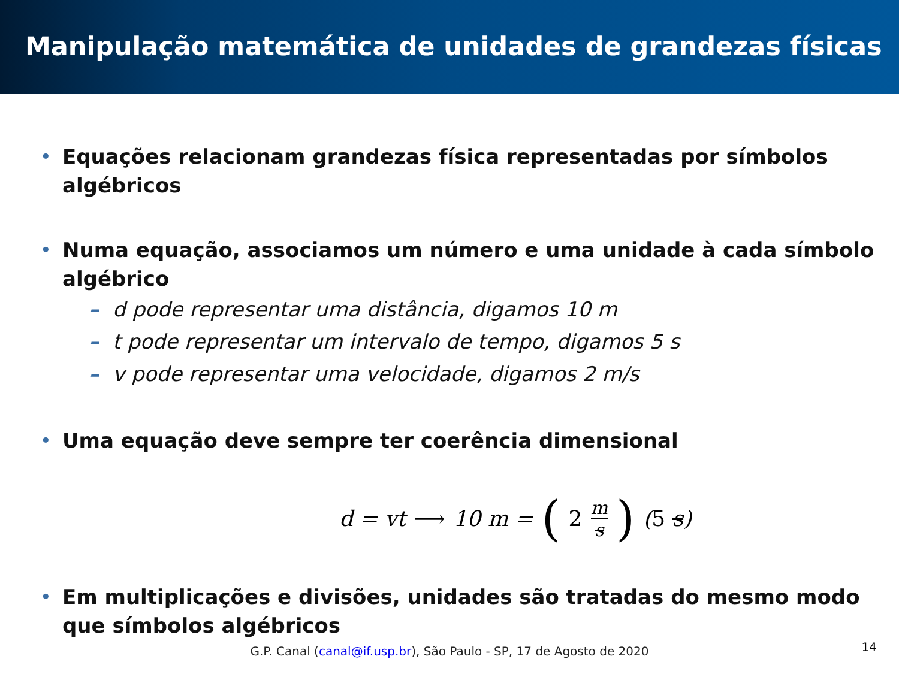Manipulação matemática de unidades de grandezas físicas
• Equações relacionam grandezas física representadas por símbolos algébricos
• Numa equação, associamos um número e uma unidade à cada símbolo algébrico
– d pode representar uma distância, digamos 10 m
– t pode representar um intervalo de tempo, digamos 5 s
– v pode representar uma velocidade, digamos 2 m/s
• Uma equação deve sempre ter coerência dimensional
d = vt ⟶ 10 m = (2 m s) (5 s)
• Em multiplicações e divisões, unidades são tratadas do mesmo modo que símbolos algébricos
G.P. Canal (canal@if.usp.br), São Paulo - SP, 17 de Agosto de 2020
14